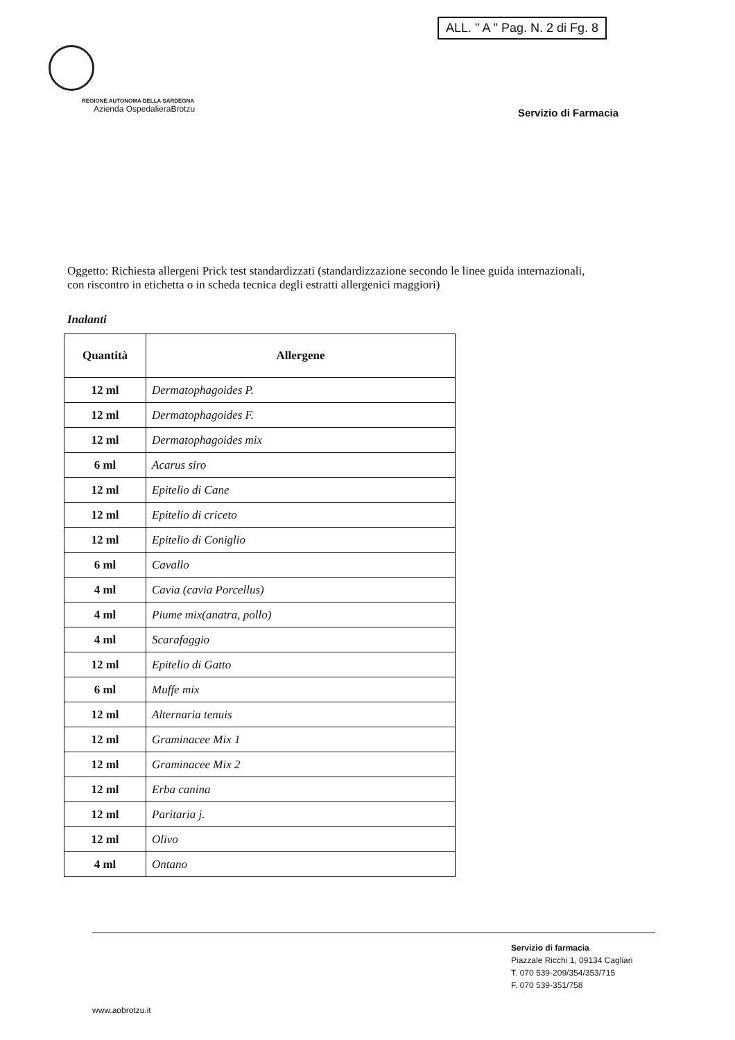ALL. " A " Pag. N. 2 di Fg. 8
REGIONE AUTONOMA DELLA SARDEGNA
Azienda OspedalieraBrotzu
Servizio di Farmacia
Oggetto: Richiesta allergeni Prick test standardizzati (standardizzazione secondo le linee guida internazionali, con riscontro in etichetta o in scheda tecnica degli estratti allergenici maggiori)
Inalanti
| Quantità | Allergene |
| --- | --- |
| 12 ml | Dermatophagoides P. |
| 12 ml | Dermatophagoides F. |
| 12 ml | Dermatophagoides mix |
| 6 ml | Acarus siro |
| 12 ml | Epitelio di Cane |
| 12 ml | Epitelio di criceto |
| 12 ml | Epitelio di Coniglio |
| 6 ml | Cavallo |
| 4 ml | Cavia (cavia Porcellus) |
| 4 ml | Piume mix(anatra, pollo) |
| 4 ml | Scarafaggio |
| 12 ml | Epitelio di Gatto |
| 6 ml | Muffe mix |
| 12 ml | Alternaria tenuis |
| 12 ml | Graminacee Mix 1 |
| 12 ml | Graminacee Mix 2 |
| 12 ml | Erba canina |
| 12 ml | Paritaria j. |
| 12 ml | Olivo |
| 4 ml | Ontano |
Servizio di farmacia
Piazzale Ricchi 1, 09134 Cagliari
T. 070 539-209/354/353/715
F. 070 539-351/758
www.aobrotzu.it